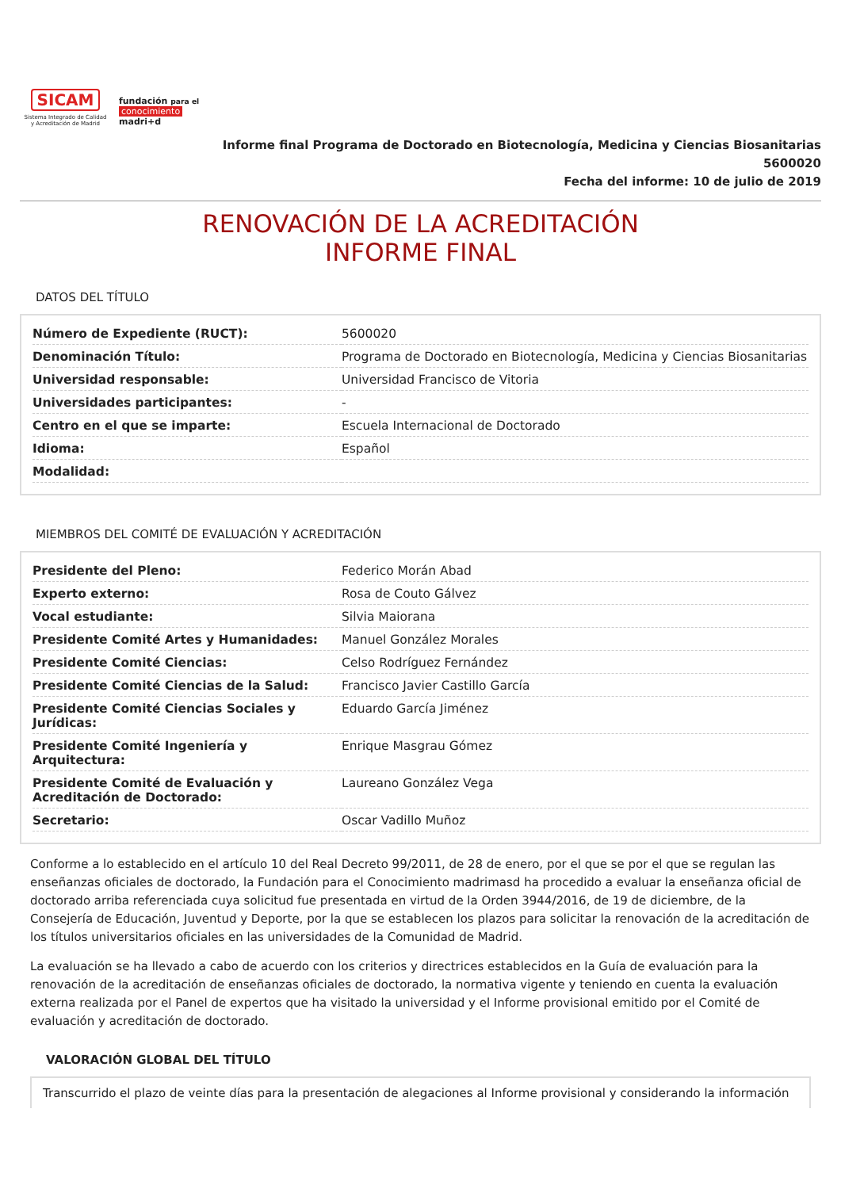SICAM
Sistema Integrado de Calidad
y Acreditación de Madrid
fundación para el
conocimiento
madri+d
Informe final Programa de Doctorado en Biotecnología, Medicina y Ciencias Biosanitarias
5600020
Fecha del informe: 10 de julio de 2019
RENOVACIÓN DE LA ACREDITACIÓN
INFORME FINAL
DATOS DEL TÍTULO
| Número de Expediente (RUCT): | 5600020 |
| Denominación Título: | Programa de Doctorado en Biotecnología, Medicina y Ciencias Biosanitarias |
| Universidad responsable: | Universidad Francisco de Vitoria |
| Universidades participantes: | - |
| Centro en el que se imparte: | Escuela Internacional de Doctorado |
| Idioma: | Español |
| Modalidad: | |
MIEMBROS DEL COMITÉ DE EVALUACIÓN Y ACREDITACIÓN
| Presidente del Pleno: | Federico Morán Abad |
| Experto externo: | Rosa de Couto Gálvez |
| Vocal estudiante: | Silvia Maiorana |
| Presidente Comité Artes y Humanidades: | Manuel González Morales |
| Presidente Comité Ciencias: | Celso Rodríguez Fernández |
| Presidente Comité Ciencias de la Salud: | Francisco Javier Castillo García |
| Presidente Comité Ciencias Sociales y Jurídicas: | Eduardo García Jiménez |
| Presidente Comité Ingeniería y Arquitectura: | Enrique Masgrau Gómez |
| Presidente Comité de Evaluación y Acreditación de Doctorado: | Laureano González Vega |
| Secretario: | Oscar Vadillo Muñoz |
Conforme a lo establecido en el artículo 10 del Real Decreto 99/2011, de 28 de enero, por el que se por el que se regulan las enseñanzas oficiales de doctorado, la Fundación para el Conocimiento madrimasd ha procedido a evaluar la enseñanza oficial de doctorado arriba referenciada cuya solicitud fue presentada en virtud de la Orden 3944/2016, de 19 de diciembre, de la Consejería de Educación, Juventud y Deporte, por la que se establecen los plazos para solicitar la renovación de la acreditación de los títulos universitarios oficiales en las universidades de la Comunidad de Madrid.
La evaluación se ha llevado a cabo de acuerdo con los criterios y directrices establecidos en la Guía de evaluación para la renovación de la acreditación de enseñanzas oficiales de doctorado, la normativa vigente y teniendo en cuenta la evaluación externa realizada por el Panel de expertos que ha visitado la universidad y el Informe provisional emitido por el Comité de evaluación y acreditación de doctorado.
VALORACIÓN GLOBAL DEL TÍTULO
Transcurrido el plazo de veinte días para la presentación de alegaciones al Informe provisional y considerando la información